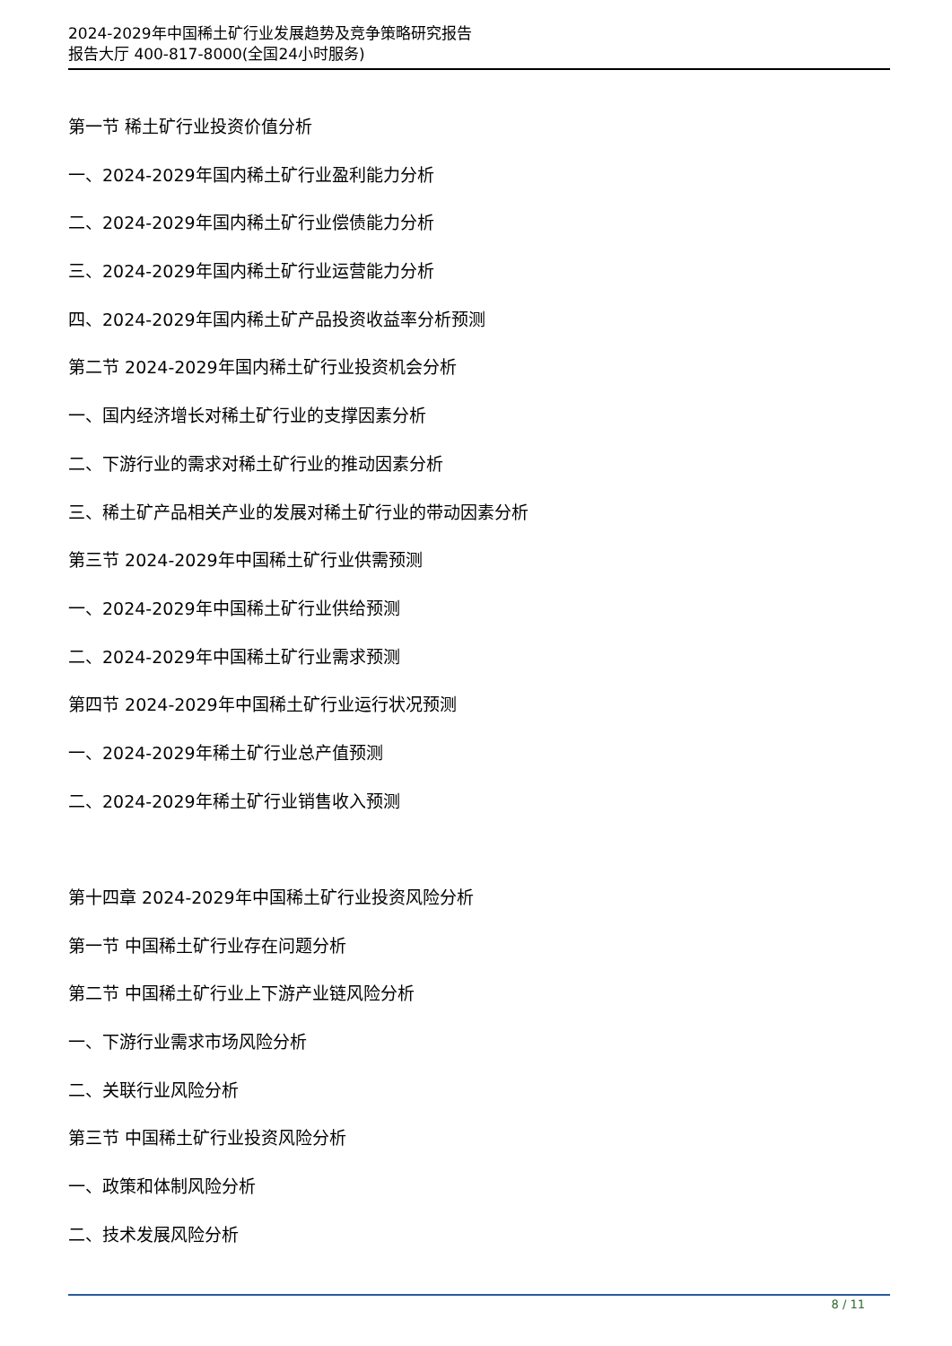2024-2029年中国稀土矿行业发展趋势及竞争策略研究报告
报告大厅 400-817-8000(全国24小时服务)
第一节 稀土矿行业投资价值分析
一、2024-2029年国内稀土矿行业盈利能力分析
二、2024-2029年国内稀土矿行业偿债能力分析
三、2024-2029年国内稀土矿行业运营能力分析
四、2024-2029年国内稀土矿产品投资收益率分析预测
第二节 2024-2029年国内稀土矿行业投资机会分析
一、国内经济增长对稀土矿行业的支撑因素分析
二、下游行业的需求对稀土矿行业的推动因素分析
三、稀土矿产品相关产业的发展对稀土矿行业的带动因素分析
第三节 2024-2029年中国稀土矿行业供需预测
一、2024-2029年中国稀土矿行业供给预测
二、2024-2029年中国稀土矿行业需求预测
第四节 2024-2029年中国稀土矿行业运行状况预测
一、2024-2029年稀土矿行业总产值预测
二、2024-2029年稀土矿行业销售收入预测
第十四章 2024-2029年中国稀土矿行业投资风险分析
第一节 中国稀土矿行业存在问题分析
第二节 中国稀土矿行业上下游产业链风险分析
一、下游行业需求市场风险分析
二、关联行业风险分析
第三节 中国稀土矿行业投资风险分析
一、政策和体制风险分析
二、技术发展风险分析
8 / 11